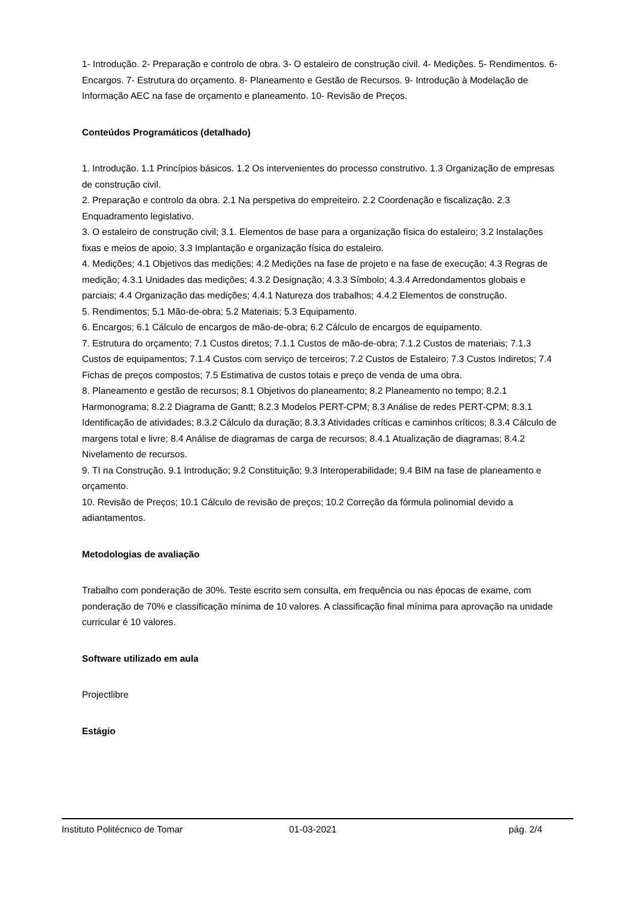1- Introdução. 2- Preparação e controlo de obra. 3- O estaleiro de construção civil. 4- Medições. 5- Rendimentos. 6- Encargos. 7- Estrutura do orçamento. 8- Planeamento e Gestão de Recursos. 9- Introdução à Modelação de Informação AEC na fase de orçamento e planeamento. 10- Revisão de Preços.
Conteúdos Programáticos (detalhado)
1. Introdução. 1.1 Princípios básicos. 1.2 Os intervenientes do processo construtivo. 1.3 Organização de empresas de construção civil.
2. Preparação e controlo da obra. 2.1 Na perspetiva do empreiteiro. 2.2 Coordenação e fiscalização. 2.3 Enquadramento legislativo.
3. O estaleiro de construção civil; 3.1. Elementos de base para a organização física do estaleiro; 3.2 Instalações fixas e meios de apoio; 3.3 Implantação e organização física do estaleiro.
4. Medições; 4.1 Objetivos das medições; 4.2 Medições na fase de projeto e na fase de execução; 4.3 Regras de medição; 4.3.1 Unidades das medições; 4.3.2 Designação; 4.3.3 Símbolo; 4.3.4 Arredondamentos globais e parciais; 4.4 Organização das medições; 4.4.1 Natureza dos trabalhos; 4.4.2 Elementos de construção.
5. Rendimentos; 5.1 Mão-de-obra; 5.2 Materiais; 5.3 Equipamento.
6. Encargos; 6.1 Cálculo de encargos de mão-de-obra; 6.2 Cálculo de encargos de equipamento.
7. Estrutura do orçamento; 7.1 Custos diretos; 7.1.1 Custos de mão-de-obra; 7.1.2 Custos de materiais; 7.1.3 Custos de equipamentos; 7.1.4 Custos com serviço de terceiros; 7.2 Custos de Estaleiro; 7.3 Custos Indiretos; 7.4 Fichas de preços compostos; 7.5 Estimativa de custos totais e preço de venda de uma obra.
8. Planeamento e gestão de recursos; 8.1 Objetivos do planeamento; 8.2 Planeamento no tempo; 8.2.1 Harmonograma; 8.2.2 Diagrama de Gantt; 8.2.3 Modelos PERT-CPM; 8.3 Análise de redes PERT-CPM; 8.3.1 Identificação de atividades; 8.3.2 Cálculo da duração; 8.3.3 Atividades críticas e caminhos críticos; 8.3.4 Cálculo de margens total e livre; 8.4 Análise de diagramas de carga de recursos; 8.4.1 Atualização de diagramas; 8.4.2 Nivelamento de recursos.
9. TI na Construção. 9.1 Introdução; 9.2 Constituição; 9.3 Interoperabilidade; 9.4 BIM na fase de planeamento e orçamento.
10. Revisão de Preços; 10.1 Cálculo de revisão de preços; 10.2 Correção da fórmula polinomial devido a adiantamentos.
Metodologias de avaliação
Trabalho com ponderação de 30%. Teste escrito sem consulta, em frequência ou nas épocas de exame, com ponderação de 70% e classificação mínima de 10 valores. A classificação final mínima para aprovação na unidade curricular é 10 valores.
Software utilizado em aula
Projectlibre
Estágio
Instituto Politécnico de Tomar 01-03-2021 pág. 2/4